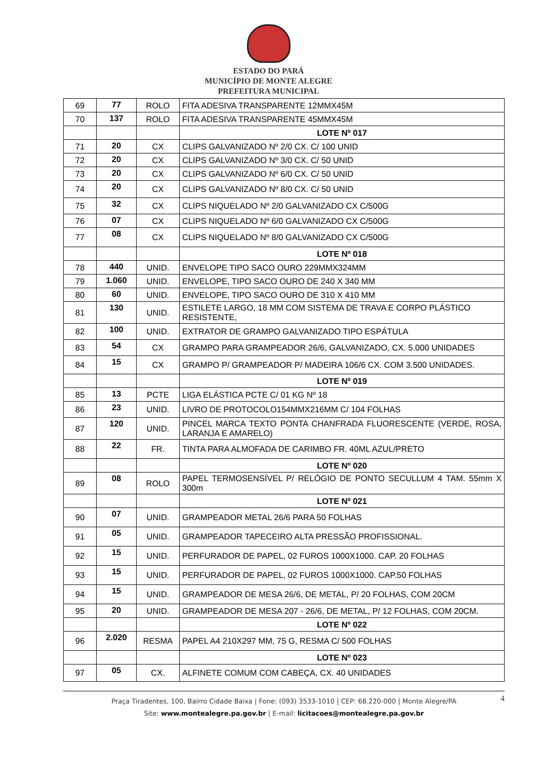ESTADO DO PARÁ
MUNICÍPIO DE MONTE ALEGRE
PREFEITURA MUNICIPAL
| 69 | 77 | ROLO | FITA ADESIVA TRANSPARENTE 12MMX45M |
| 70 | 137 | ROLO | FITA ADESIVA TRANSPARENTE 45MMX45M |
| | | | LOTE Nº 017 |
| 71 | 20 | CX | CLIPS GALVANIZADO Nº 2/0 CX. C/ 100 UNID |
| 72 | 20 | CX | CLIPS GALVANIZADO Nº 3/0 CX. C/ 50 UNID |
| 73 | 20 | CX | CLIPS GALVANIZADO Nº 6/0 CX. C/ 50 UNID |
| 74 | 20 | CX | CLIPS GALVANIZADO Nº 8/0 CX. C/ 50 UNID |
| 75 | 32 | CX | CLIPS NIQUELADO Nº 2/0 GALVANIZADO CX C/500G |
| 76 | 07 | CX | CLIPS NIQUELADO Nº 6/0 GALVANIZADO CX C/500G |
| 77 | 08 | CX | CLIPS NIQUELADO Nº 8/0 GALVANIZADO CX C/500G |
| | | | LOTE Nº 018 |
| 78 | 440 | UNID. | ENVELOPE TIPO SACO OURO 229MMX324MM |
| 79 | 1.060 | UNID. | ENVELOPE, TIPO SACO OURO DE 240 X 340 MM |
| 80 | 60 | UNID. | ENVELOPE, TIPO SACO OURO DE 310 X 410 MM |
| 81 | 130 | UNID. | ESTILETE LARGO, 18 MM COM SISTEMA DE TRAVA E CORPO PLÁSTICO RESISTENTE, |
| 82 | 100 | UNID. | EXTRATOR DE GRAMPO GALVANIZADO TIPO ESPÁTULA |
| 83 | 54 | CX | GRAMPO PARA GRAMPEADOR 26/6, GALVANIZADO, CX. 5.000 UNIDADES |
| 84 | 15 | CX | GRAMPO P/ GRAMPEADOR P/ MADEIRA 106/6 CX. COM 3.500 UNIDADES. |
| | | | LOTE Nº 019 |
| 85 | 13 | PCTE | LIGA ELÁSTICA PCTE C/ 01 KG Nº 18 |
| 86 | 23 | UNID. | LIVRO DE PROTOCOLO154MMX216MM C/ 104 FOLHAS |
| 87 | 120 | UNID. | PINCEL MARCA TEXTO PONTA CHANFRADA FLUORESCENTE (VERDE, ROSA, LARANJA E AMARELO) |
| 88 | 22 | FR. | TINTA PARA ALMOFADA DE CARIMBO FR. 40ML AZUL/PRETO |
| | | | LOTE Nº 020 |
| 89 | 08 | ROLO | PAPEL TERMOSENSÍVEL P/ RELÓGIO DE PONTO SECULLUM 4 TAM. 55mm X 300m |
| | | | LOTE Nº 021 |
| 90 | 07 | UNID. | GRAMPEADOR METAL 26/6 PARA 50 FOLHAS |
| 91 | 05 | UNID. | GRAMPEADOR TAPECEIRO ALTA PRESSÃO PROFISSIONAL. |
| 92 | 15 | UNID. | PERFURADOR DE PAPEL, 02 FUROS 1000X1000. CAP. 20 FOLHAS |
| 93 | 15 | UNID. | PERFURADOR DE PAPEL, 02 FUROS 1000X1000. CAP.50 FOLHAS |
| 94 | 15 | UNID. | GRAMPEADOR DE MESA 26/6, DE METAL, P/ 20 FOLHAS, COM 20CM |
| 95 | 20 | UNID. | GRAMPEADOR DE MESA 207 - 26/6, DE METAL, P/ 12 FOLHAS, COM 20CM. |
| | | | LOTE Nº 022 |
| 96 | 2.020 | RESMA | PAPEL A4 210X297 MM, 75 G, RESMA C/ 500 FOLHAS |
| | | | LOTE Nº 023 |
| 97 | 05 | CX. | ALFINETE COMUM COM CABEÇA, CX. 40 UNIDADES |
4 Praça Tiradentes, 100, Bairro Cidade Baixa | Fone: (093) 3533-1010 | CEP: 68.220-000 | Monte Alegre/PA
Site: www.montealegre.pa.gov.br | E-mail: licitacoes@montealegre.pa.gov.br